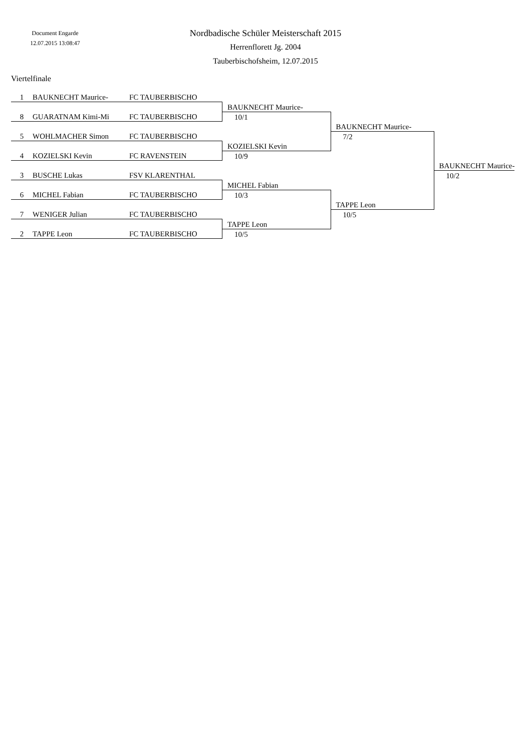Document Engarde
12.07.2015 13:08:47
Nordbadische Schüler Meisterschaft 2015
Herrenflorett Jg. 2004
Tauberbischofsheim, 12.07.2015
Viertelfinale
| 1 | BAUKNECHT Maurice- | FC TAUBERBISCHO | | | |
| | | | BAUKNECHT Maurice- | | |
| 8 | GUARATNAM Kimi-Mi | FC TAUBERBISCHO | 10/1 | | |
| | | | | BAUKNECHT Maurice- | |
| 5 | WOHLMACHER Simon | FC TAUBERBISCHO | | 7/2 | |
| | | | KOZIELSKI Kevin | | |
| 4 | KOZIELSKI Kevin | FC RAVENSTEIN | 10/9 | | |
| | | | | | BAUKNECHT Maurice- |
| 3 | BUSCHE Lukas | FSV KLARENTHAL | | | 10/2 |
| | | | MICHEL Fabian | | |
| 6 | MICHEL Fabian | FC TAUBERBISCHO | 10/3 | | |
| | | | | TAPPE Leon | |
| 7 | WENIGER Julian | FC TAUBERBISCHO | | 10/5 | |
| | | | TAPPE Leon | | |
| 2 | TAPPE Leon | FC TAUBERBISCHO | 10/5 | | |